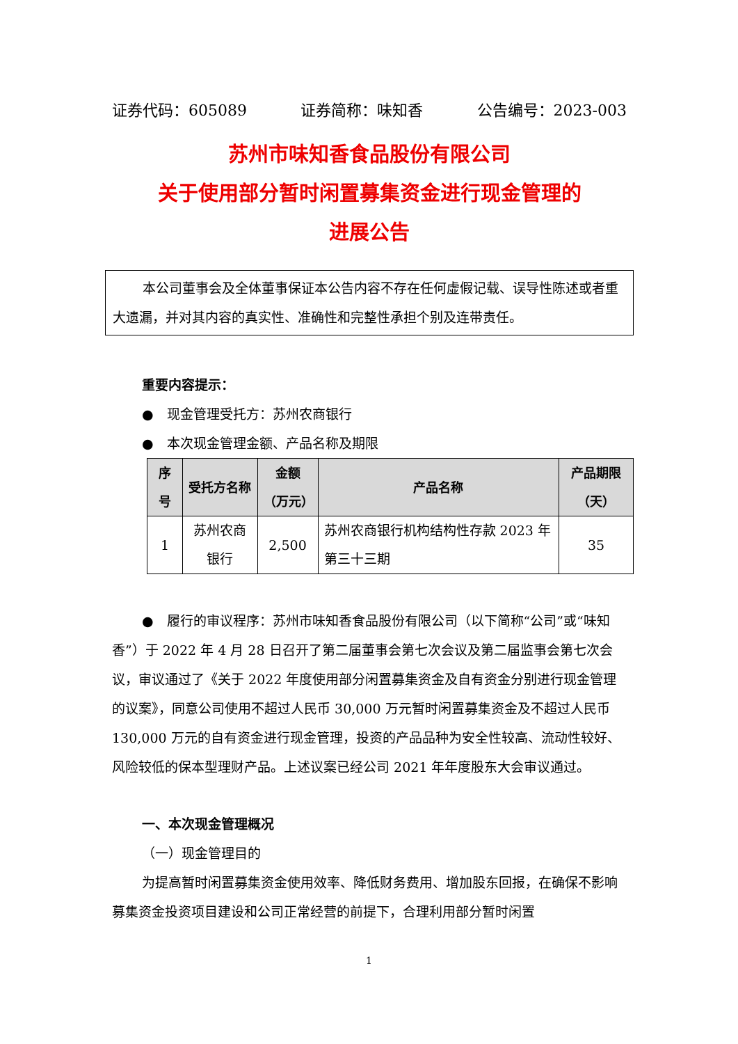证券代码：605089 证券简称：味知香 公告编号：2023-003
苏州市味知香食品股份有限公司
关于使用部分暂时闲置募集资金进行现金管理的
进展公告
本公司董事会及全体董事保证本公告内容不存在任何虚假记载、误导性陈述或者重大遗漏，并对其内容的真实性、准确性和完整性承担个别及连带责任。
重要内容提示：
●　现金管理受托方：苏州农商银行
●　本次现金管理金额、产品名称及期限
| 序号 | 受托方名称 | 金额（万元） | 产品名称 | 产品期限（天） |
| --- | --- | --- | --- | --- |
| 1 | 苏州农商银行 | 2,500 | 苏州农商银行机构结构性存款 2023 年第三十三期 | 35 |
●　履行的审议程序：苏州市味知香食品股份有限公司（以下简称“公司”或“味知香”）于 2022 年 4 月 28 日召开了第二届董事会第七次会议及第二届监事会第七次会议，审议通过了《关于 2022 年度使用部分闲置募集资金及自有资金分别进行现金管理的议案》，同意公司使用不超过人民币 30,000 万元暂时闲置募集资金及不超过人民币 130,000 万元的自有资金进行现金管理，投资的产品品种为安全性较高、流动性较好、风险较低的保本型理财产品。上述议案已经公司 2021 年年度股东大会审议通过。
一、本次现金管理概况
（一）现金管理目的
为提高暂时闲置募集资金使用效率、降低财务费用、增加股东回报，在确保不影响募集资金投资项目建设和公司正常经营的前提下，合理利用部分暂时闲置
1